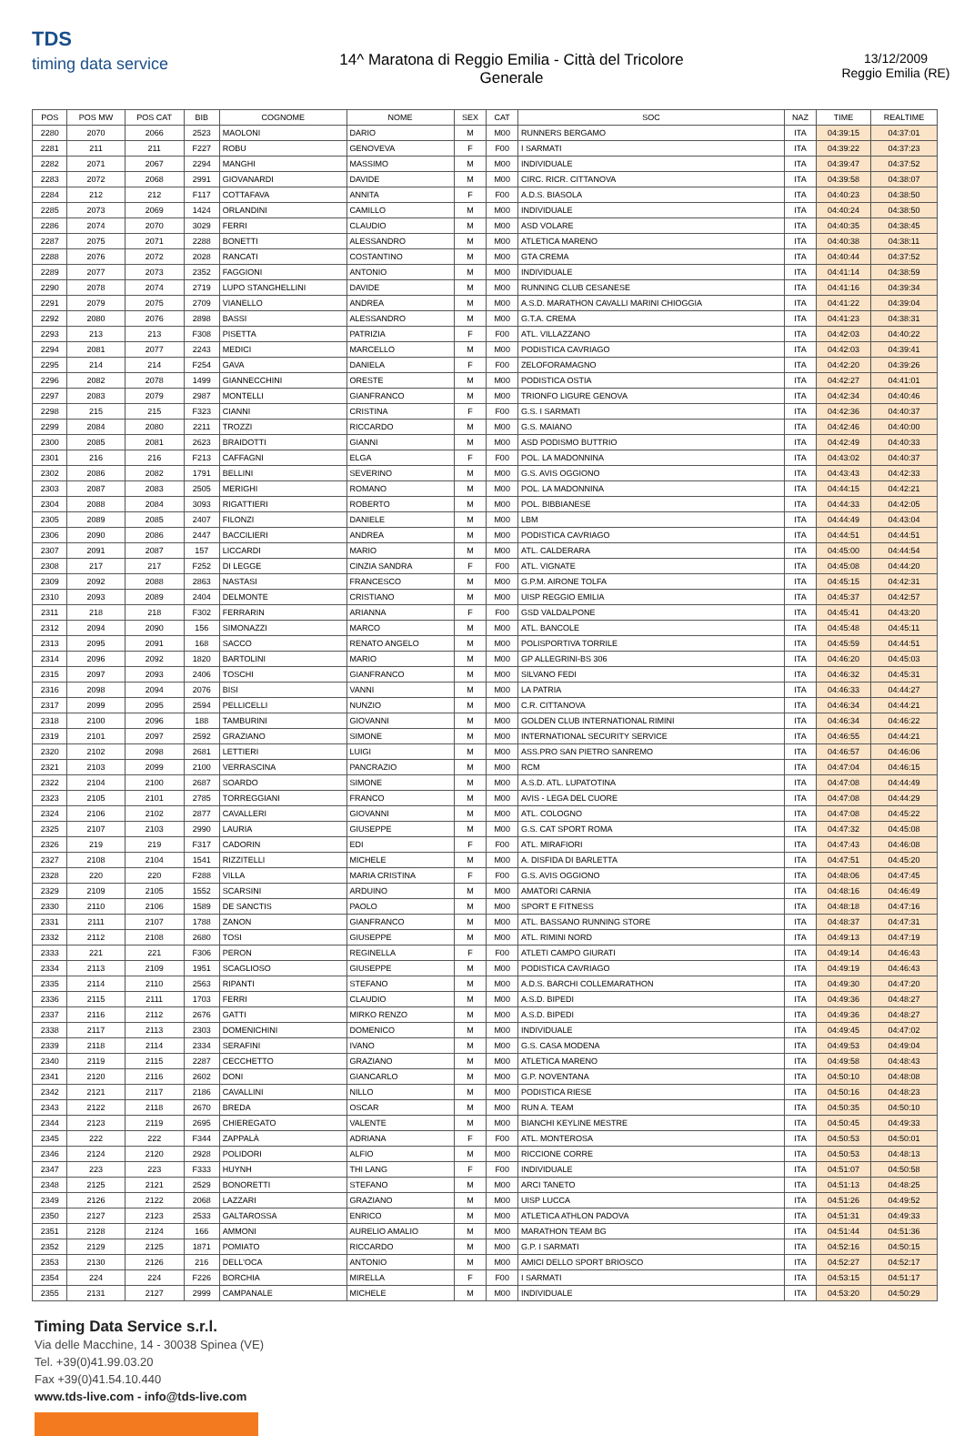TDS
timing data service
14^ Maratona di Reggio Emilia - Città del Tricolore
Generale
13/12/2009
Reggio Emilia (RE)
| POS | POS MW | POS CAT | BIB | COGNOME | NOME | SEX | CAT | SOC | NAZ | TIME | REALTIME |
| --- | --- | --- | --- | --- | --- | --- | --- | --- | --- | --- | --- |
| 2280 | 2070 | 2066 | 2523 | MAOLONI | DARIO | M | M00 | RUNNERS BERGAMO | ITA | 04:39:15 | 04:37:01 |
| 2281 | 211 | 211 | F227 | ROBU | GENOVEVA | F | F00 | I SARMATI | ITA | 04:39:22 | 04:37:23 |
| 2282 | 2071 | 2067 | 2294 | MANGHI | MASSIMO | M | M00 | INDIVIDUALE | ITA | 04:39:47 | 04:37:52 |
| 2283 | 2072 | 2068 | 2991 | GIOVANARDI | DAVIDE | M | M00 | CIRC. RICR. CITTANOVA | ITA | 04:39:58 | 04:38:07 |
| 2284 | 212 | 212 | F117 | COTTAFAVA | ANNITA | F | F00 | A.D.S. BIASOLA | ITA | 04:40:23 | 04:38:50 |
| 2285 | 2073 | 2069 | 1424 | ORLANDINI | CAMILLO | M | M00 | INDIVIDUALE | ITA | 04:40:24 | 04:38:50 |
| 2286 | 2074 | 2070 | 3029 | FERRI | CLAUDIO | M | M00 | ASD VOLARE | ITA | 04:40:35 | 04:38:45 |
| 2287 | 2075 | 2071 | 2288 | BONETTI | ALESSANDRO | M | M00 | ATLETICA MARENO | ITA | 04:40:38 | 04:38:11 |
| 2288 | 2076 | 2072 | 2028 | RANCATI | COSTANTINO | M | M00 | GTA CREMA | ITA | 04:40:44 | 04:37:52 |
| 2289 | 2077 | 2073 | 2352 | FAGGIONI | ANTONIO | M | M00 | INDIVIDUALE | ITA | 04:41:14 | 04:38:59 |
| 2290 | 2078 | 2074 | 2719 | LUPO STANGHELLINI | DAVIDE | M | M00 | RUNNING CLUB CESANESE | ITA | 04:41:16 | 04:39:34 |
| 2291 | 2079 | 2075 | 2709 | VIANELLO | ANDREA | M | M00 | A.S.D. MARATHON CAVALLI MARINI CHIOGGIA | ITA | 04:41:22 | 04:39:04 |
| 2292 | 2080 | 2076 | 2898 | BASSI | ALESSANDRO | M | M00 | G.T.A. CREMA | ITA | 04:41:23 | 04:38:31 |
| 2293 | 213 | 213 | F308 | PISETTA | PATRIZIA | F | F00 | ATL. VILLAZZANO | ITA | 04:42:03 | 04:40:22 |
| 2294 | 2081 | 2077 | 2243 | MEDICI | MARCELLO | M | M00 | PODISTICA CAVRIAGO | ITA | 04:42:03 | 04:39:41 |
| 2295 | 214 | 214 | F254 | GAVA | DANIELA | F | F00 | ZELOFORAMAGNO | ITA | 04:42:20 | 04:39:26 |
| 2296 | 2082 | 2078 | 1499 | GIANNECCHINI | ORESTE | M | M00 | PODISTICA OSTIA | ITA | 04:42:27 | 04:41:01 |
| 2297 | 2083 | 2079 | 2987 | MONTELLI | GIANFRANCO | M | M00 | TRIONFO LIGURE GENOVA | ITA | 04:42:34 | 04:40:46 |
| 2298 | 215 | 215 | F323 | CIANNI | CRISTINA | F | F00 | G.S. I SARMATI | ITA | 04:42:36 | 04:40:37 |
| 2299 | 2084 | 2080 | 2211 | TROZZI | RICCARDO | M | M00 | G.S. MAIANO | ITA | 04:42:46 | 04:40:00 |
| 2300 | 2085 | 2081 | 2623 | BRAIDOTTI | GIANNI | M | M00 | ASD PODISMO BUTTRIO | ITA | 04:42:49 | 04:40:33 |
| 2301 | 216 | 216 | F213 | CAFFAGNI | ELGA | F | F00 | POL. LA MADONNINA | ITA | 04:43:02 | 04:40:37 |
| 2302 | 2086 | 2082 | 1791 | BELLINI | SEVERINO | M | M00 | G.S. AVIS OGGIONO | ITA | 04:43:43 | 04:42:33 |
| 2303 | 2087 | 2083 | 2505 | MERIGHI | ROMANO | M | M00 | POL. LA MADONNINA | ITA | 04:44:15 | 04:42:21 |
| 2304 | 2088 | 2084 | 3093 | RIGATTIERI | ROBERTO | M | M00 | POL. BIBBIANESE | ITA | 04:44:33 | 04:42:05 |
| 2305 | 2089 | 2085 | 2407 | FILONZI | DANIELE | M | M00 | LBM | ITA | 04:44:49 | 04:43:04 |
| 2306 | 2090 | 2086 | 2447 | BACCILIERI | ANDREA | M | M00 | PODISTICA CAVRIAGO | ITA | 04:44:51 | 04:44:51 |
| 2307 | 2091 | 2087 | 157 | LICCARDI | MARIO | M | M00 | ATL. CALDERARA | ITA | 04:45:00 | 04:44:54 |
| 2308 | 217 | 217 | F252 | DI LEGGE | CINZIA SANDRA | F | F00 | ATL. VIGNATE | ITA | 04:45:08 | 04:44:20 |
| 2309 | 2092 | 2088 | 2863 | NASTASI | FRANCESCO | M | M00 | G.P.M. AIRONE TOLFA | ITA | 04:45:15 | 04:42:31 |
| 2310 | 2093 | 2089 | 2404 | DELMONTE | CRISTIANO | M | M00 | UISP REGGIO EMILIA | ITA | 04:45:37 | 04:42:57 |
| 2311 | 218 | 218 | F302 | FERRARIN | ARIANNA | F | F00 | GSD VALDALPONE | ITA | 04:45:41 | 04:43:20 |
| 2312 | 2094 | 2090 | 156 | SIMONAZZI | MARCO | M | M00 | ATL. BANCOLE | ITA | 04:45:48 | 04:45:11 |
| 2313 | 2095 | 2091 | 168 | SACCO | RENATO ANGELO | M | M00 | POLISPORTIVA TORRILE | ITA | 04:45:59 | 04:44:51 |
| 2314 | 2096 | 2092 | 1820 | BARTOLINI | MARIO | M | M00 | GP ALLEGRINI-BS 306 | ITA | 04:46:20 | 04:45:03 |
| 2315 | 2097 | 2093 | 2406 | TOSCHI | GIANFRANCO | M | M00 | SILVANO FEDI | ITA | 04:46:32 | 04:45:31 |
| 2316 | 2098 | 2094 | 2076 | BISI | VANNI | M | M00 | LA PATRIA | ITA | 04:46:33 | 04:44:27 |
| 2317 | 2099 | 2095 | 2594 | PELLICELLI | NUNZIO | M | M00 | C.R. CITTANOVA | ITA | 04:46:34 | 04:44:21 |
| 2318 | 2100 | 2096 | 188 | TAMBURINI | GIOVANNI | M | M00 | GOLDEN CLUB INTERNATIONAL RIMINI | ITA | 04:46:34 | 04:46:22 |
| 2319 | 2101 | 2097 | 2592 | GRAZIANO | SIMONE | M | M00 | INTERNATIONAL SECURITY SERVICE | ITA | 04:46:55 | 04:44:21 |
| 2320 | 2102 | 2098 | 2681 | LETTIERI | LUIGI | M | M00 | ASS.PRO SAN PIETRO SANREMO | ITA | 04:46:57 | 04:46:06 |
| 2321 | 2103 | 2099 | 2100 | VERRASCINA | PANCRAZIO | M | M00 | RCM | ITA | 04:47:04 | 04:46:15 |
| 2322 | 2104 | 2100 | 2687 | SOARDO | SIMONE | M | M00 | A.S.D. ATL. LUPATOTINA | ITA | 04:47:08 | 04:44:49 |
| 2323 | 2105 | 2101 | 2785 | TORREGGIANI | FRANCO | M | M00 | AVIS - LEGA DEL CUORE | ITA | 04:47:08 | 04:44:29 |
| 2324 | 2106 | 2102 | 2877 | CAVALLERI | GIOVANNI | M | M00 | ATL. COLOGNO | ITA | 04:47:08 | 04:45:22 |
| 2325 | 2107 | 2103 | 2990 | LAURIA | GIUSEPPE | M | M00 | G.S. CAT SPORT ROMA | ITA | 04:47:32 | 04:45:08 |
| 2326 | 219 | 219 | F317 | CADORIN | EDI | F | F00 | ATL. MIRAFIORI | ITA | 04:47:43 | 04:46:08 |
| 2327 | 2108 | 2104 | 1541 | RIZZITELLI | MICHELE | M | M00 | A. DISFIDA DI BARLETTA | ITA | 04:47:51 | 04:45:20 |
| 2328 | 220 | 220 | F288 | VILLA | MARIA CRISTINA | F | F00 | G.S. AVIS OGGIONO | ITA | 04:48:06 | 04:47:45 |
| 2329 | 2109 | 2105 | 1552 | SCARSINI | ARDUINO | M | M00 | AMATORI CARNIA | ITA | 04:48:16 | 04:46:49 |
| 2330 | 2110 | 2106 | 1589 | DE SANCTIS | PAOLO | M | M00 | SPORT E FITNESS | ITA | 04:48:18 | 04:47:16 |
| 2331 | 2111 | 2107 | 1788 | ZANON | GIANFRANCO | M | M00 | ATL. BASSANO RUNNING STORE | ITA | 04:48:37 | 04:47:31 |
| 2332 | 2112 | 2108 | 2680 | TOSI | GIUSEPPE | M | M00 | ATL. RIMINI NORD | ITA | 04:49:13 | 04:47:19 |
| 2333 | 221 | 221 | F306 | PERON | REGINELLA | F | F00 | ATLETI CAMPO GIURATI | ITA | 04:49:14 | 04:46:43 |
| 2334 | 2113 | 2109 | 1951 | SCAGLIOSO | GIUSEPPE | M | M00 | PODISTICA CAVRIAGO | ITA | 04:49:19 | 04:46:43 |
| 2335 | 2114 | 2110 | 2563 | RIPANTI | STEFANO | M | M00 | A.D.S. BARCHI COLLEMARATHON | ITA | 04:49:30 | 04:47:20 |
| 2336 | 2115 | 2111 | 1703 | FERRI | CLAUDIO | M | M00 | A.S.D. BIPEDI | ITA | 04:49:36 | 04:48:27 |
| 2337 | 2116 | 2112 | 2676 | GATTI | MIRKO RENZO | M | M00 | A.S.D. BIPEDI | ITA | 04:49:36 | 04:48:27 |
| 2338 | 2117 | 2113 | 2303 | DOMENICHINI | DOMENICO | M | M00 | INDIVIDUALE | ITA | 04:49:45 | 04:47:02 |
| 2339 | 2118 | 2114 | 2334 | SERAFINI | IVANO | M | M00 | G.S. CASA MODENA | ITA | 04:49:53 | 04:49:04 |
| 2340 | 2119 | 2115 | 2287 | CECCHETTO | GRAZIANO | M | M00 | ATLETICA MARENO | ITA | 04:49:58 | 04:48:43 |
| 2341 | 2120 | 2116 | 2602 | DONI | GIANCARLO | M | M00 | G.P. NOVENTANA | ITA | 04:50:10 | 04:48:08 |
| 2342 | 2121 | 2117 | 2186 | CAVALLINI | NILLO | M | M00 | PODISTICA RIESE | ITA | 04:50:16 | 04:48:23 |
| 2343 | 2122 | 2118 | 2670 | BREDA | OSCAR | M | M00 | RUN A. TEAM | ITA | 04:50:35 | 04:50:10 |
| 2344 | 2123 | 2119 | 2695 | CHIEREGATO | VALENTE | M | M00 | BIANCHI KEYLINE MESTRE | ITA | 04:50:45 | 04:49:33 |
| 2345 | 222 | 222 | F344 | ZAPPALÀ | ADRIANA | F | F00 | ATL. MONTEROSA | ITA | 04:50:53 | 04:50:01 |
| 2346 | 2124 | 2120 | 2928 | POLIDORI | ALFIO | M | M00 | RICCIONE CORRE | ITA | 04:50:53 | 04:48:13 |
| 2347 | 223 | 223 | F333 | HUYNH | THI LANG | F | F00 | INDIVIDUALE | ITA | 04:51:07 | 04:50:58 |
| 2348 | 2125 | 2121 | 2529 | BONORETTI | STEFANO | M | M00 | ARCI TANETO | ITA | 04:51:13 | 04:48:25 |
| 2349 | 2126 | 2122 | 2068 | LAZZARI | GRAZIANO | M | M00 | UISP LUCCA | ITA | 04:51:26 | 04:49:52 |
| 2350 | 2127 | 2123 | 2533 | GALTAROSSA | ENRICO | M | M00 | ATLETICA ATHLON PADOVA | ITA | 04:51:31 | 04:49:33 |
| 2351 | 2128 | 2124 | 166 | AMMONI | AURELIO AMALIO | M | M00 | MARATHON TEAM BG | ITA | 04:51:44 | 04:51:36 |
| 2352 | 2129 | 2125 | 1871 | POMIATO | RICCARDO | M | M00 | G.P. I SARMATI | ITA | 04:52:16 | 04:50:15 |
| 2353 | 2130 | 2126 | 216 | DELL'OCA | ANTONIO | M | M00 | AMICI DELLO SPORT BRIOSCO | ITA | 04:52:27 | 04:52:17 |
| 2354 | 224 | 224 | F226 | BORCHIA | MIRELLA | F | F00 | I SARMATI | ITA | 04:53:15 | 04:51:17 |
| 2355 | 2131 | 2127 | 2999 | CAMPANALE | MICHELE | M | M00 | INDIVIDUALE | ITA | 04:53:20 | 04:50:29 |
Timing Data Service s.r.l.
Via delle Macchine, 14 - 30038 Spinea (VE)
Tel. +39(0)41.99.03.20
Fax +39(0)41.54.10.440
www.tds-live.com - info@tds-live.com